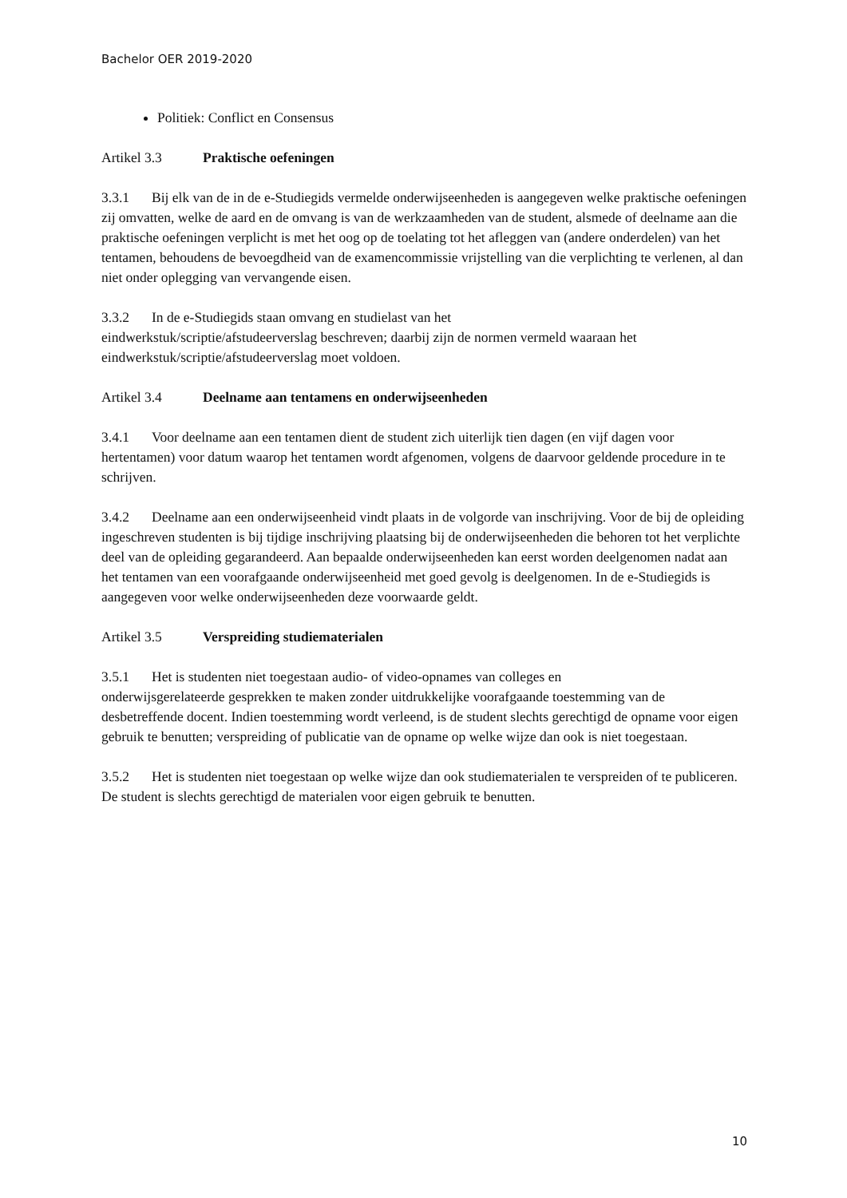Bachelor OER 2019-2020
Politiek: Conflict en Consensus
Artikel 3.3 Praktische oefeningen
3.3.1 Bij elk van de in de e-Studiegids vermelde onderwijseenheden is aangegeven welke praktische oefeningen zij omvatten, welke de aard en de omvang is van de werkzaamheden van de student, alsmede of deelname aan die praktische oefeningen verplicht is met het oog op de toelating tot het afleggen van (andere onderdelen) van het tentamen, behoudens de bevoegdheid van de examencommissie vrijstelling van die verplichting te verlenen, al dan niet onder oplegging van vervangende eisen.
3.3.2 In de e-Studiegids staan omvang en studielast van het
eindwerkstuk/scriptie/afstudeerverslag beschreven; daarbij zijn de normen vermeld waaraan het eindwerkstuk/scriptie/afstudeerverslag moet voldoen.
Artikel 3.4 Deelname aan tentamens en onderwijseenheden
3.4.1 Voor deelname aan een tentamen dient de student zich uiterlijk tien dagen (en vijf dagen voor hertentamen) voor datum waarop het tentamen wordt afgenomen, volgens de daarvoor geldende procedure in te schrijven.
3.4.2 Deelname aan een onderwijseenheid vindt plaats in de volgorde van inschrijving. Voor de bij de opleiding ingeschreven studenten is bij tijdige inschrijving plaatsing bij de onderwijseenheden die behoren tot het verplichte deel van de opleiding gegarandeerd. Aan bepaalde onderwijseenheden kan eerst worden deelgenomen nadat aan het tentamen van een voorafgaande onderwijseenheid met goed gevolg is deelgenomen. In de e-Studiegids is aangegeven voor welke onderwijseenheden deze voorwaarde geldt.
Artikel 3.5 Verspreiding studiematerialen
3.5.1 Het is studenten niet toegestaan audio- of video-opnames van colleges en
onderwijsgerelateerde gesprekken te maken zonder uitdrukkelijke voorafgaande toestemming van de desbetreffende docent. Indien toestemming wordt verleend, is de student slechts gerechtigd de opname voor eigen gebruik te benutten; verspreiding of publicatie van de opname op welke wijze dan ook is niet toegestaan.
3.5.2 Het is studenten niet toegestaan op welke wijze dan ook studiematerialen te verspreiden of te publiceren. De student is slechts gerechtigd de materialen voor eigen gebruik te benutten.
10